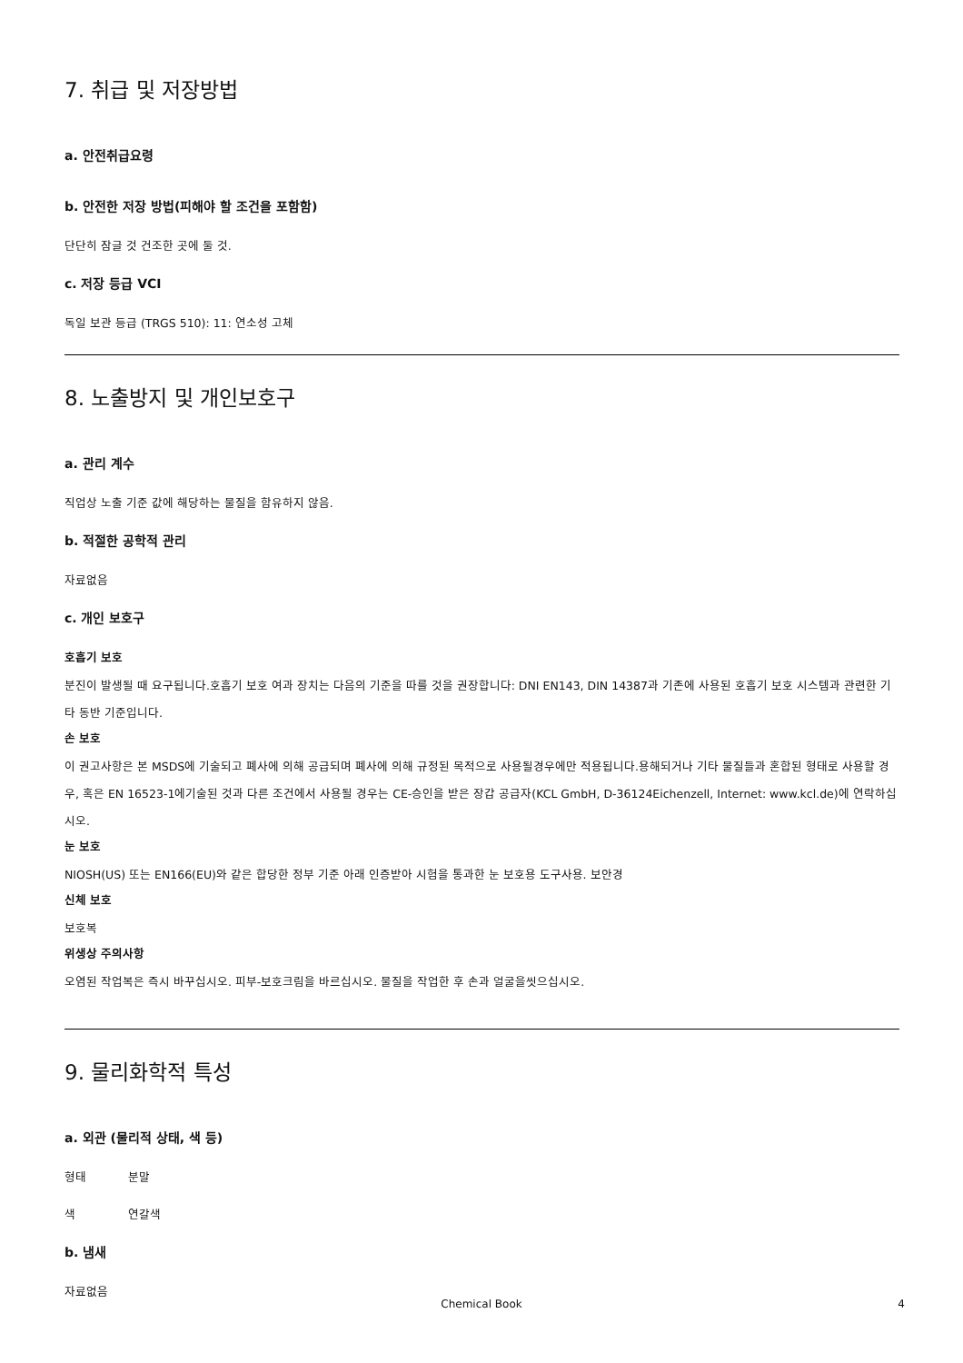7. 취급 및 저장방법
a. 안전취급요령
b. 안전한 저장 방법(피해야 할 조건을 포함함)
단단히 잠글 것 건조한 곳에 둘 것.
c. 저장 등급 VCI
독일 보관 등급 (TRGS 510): 11: 연소성 고체
8. 노출방지 및 개인보호구
a. 관리 계수
직업상 노출 기준 값에 해당하는 물질을 함유하지 않음.
b. 적절한 공학적 관리
자료없음
c. 개인 보호구
호흡기 보호
분진이 발생될 때 요구됩니다.호흡기 보호 여과 장치는 다음의 기준을 따를 것을 권장합니다: DNI EN143, DIN 14387과 기존에 사용된 호흡기 보호 시스템과 관련한 기타 동반 기준입니다.
손 보호
이 권고사항은 본 MSDS에 기술되고 폐사에 의해 공급되며 폐사에 의해 규정된 목적으로 사용될경우에만 적용됩니다.용해되거나 기타 물질들과 혼합된 형태로 사용할 경우, 혹은 EN 16523-1에기술된 것과 다른 조건에서 사용될 경우는 CE-승인을 받은 장갑 공급자(KCL GmbH, D-36124Eichenzell, Internet: www.kcl.de)에 연락하십시오.
눈 보호
NIOSH(US) 또는 EN166(EU)와 같은 합당한 정부 기준 아래 인증받아 시험을 통과한 눈 보호용 도구사용. 보안경
신체 보호
보호복
위생상 주의사항
오염된 작업복은 즉시 바꾸십시오. 피부-보호크림을 바르십시오. 물질을 작업한 후 손과 얼굴을씻으십시오.
9. 물리화학적 특성
a. 외관 (물리적 상태, 색 등)
형태 분말
색 연갈색
b. 냄새
자료없음
Chemical Book 4